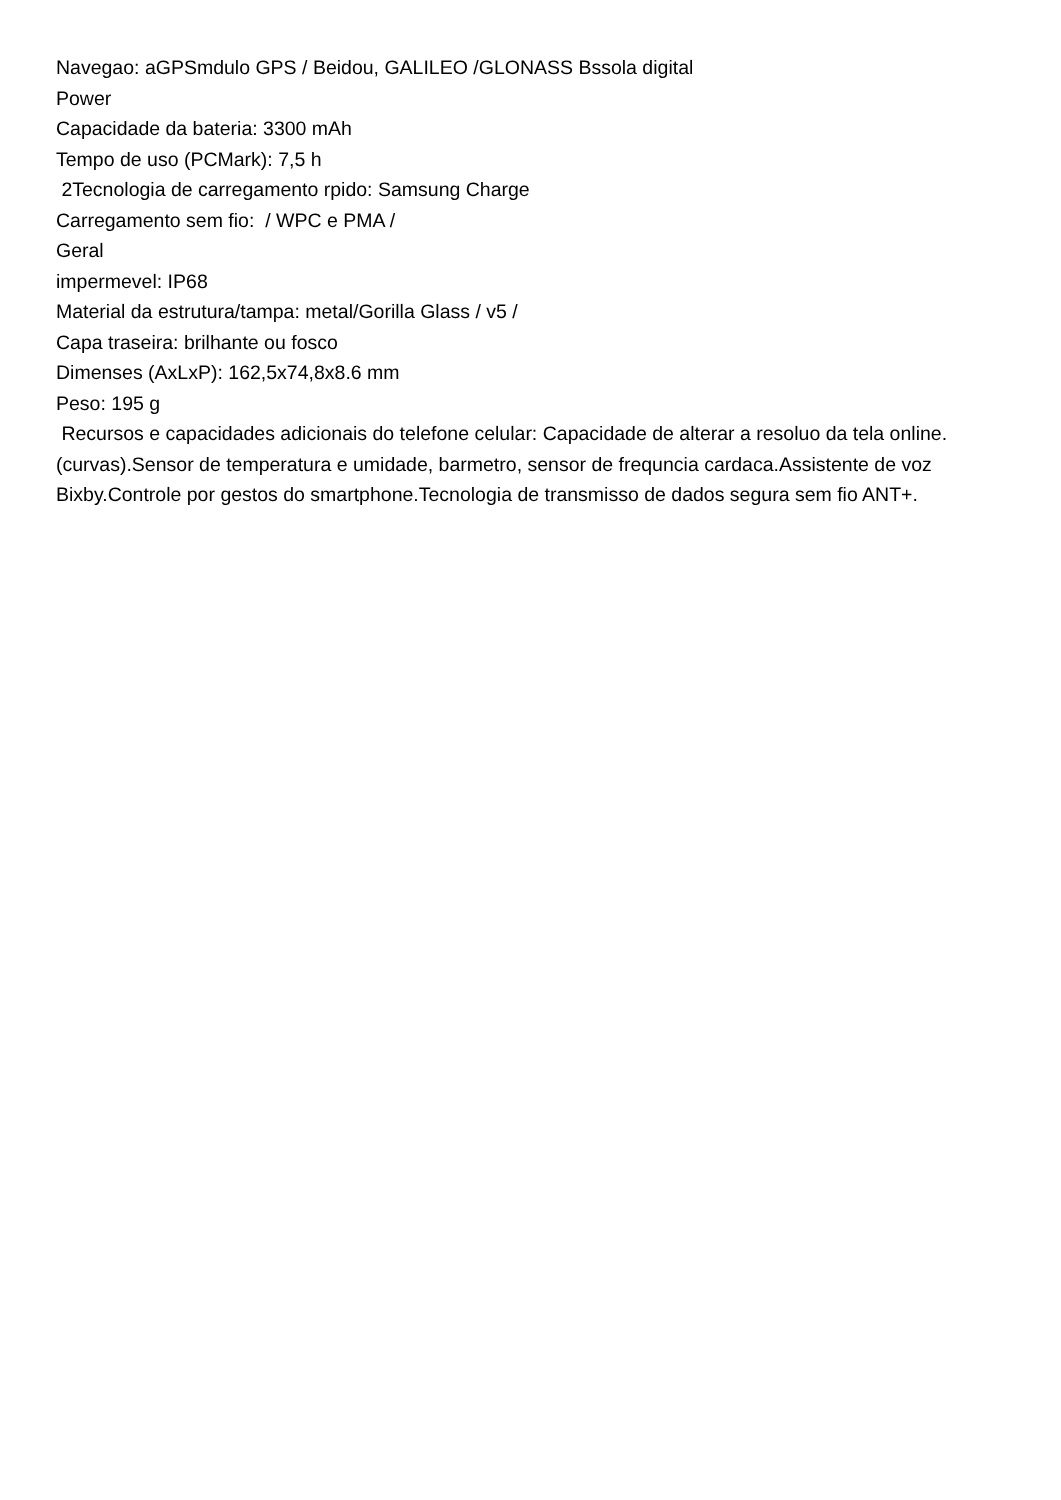Navegao: aGPSmdulo GPS / Beidou, GALILEO /GLONASS Bssola digital
Power
Capacidade da bateria: 3300 mAh
Tempo de uso (PCMark): 7,5 h
2Tecnologia de carregamento rpido: Samsung Charge
Carregamento sem fio: / WPC e PMA /
Geral
impermevel: IP68
Material da estrutura/tampa: metal/Gorilla Glass / v5 /
Capa traseira: brilhante ou fosco
Dimenses (AxLxP): 162,5x74,8x8.6 mm
Peso: 195 g
Recursos e capacidades adicionais do telefone celular: Capacidade de alterar a resoluo da tela online. (curvas).Sensor de temperatura e umidade, barmetro, sensor de frequncia cardaca.Assistente de voz Bixby.Controle por gestos do smartphone.Tecnologia de transmisso de dados segura sem fio ANT+.